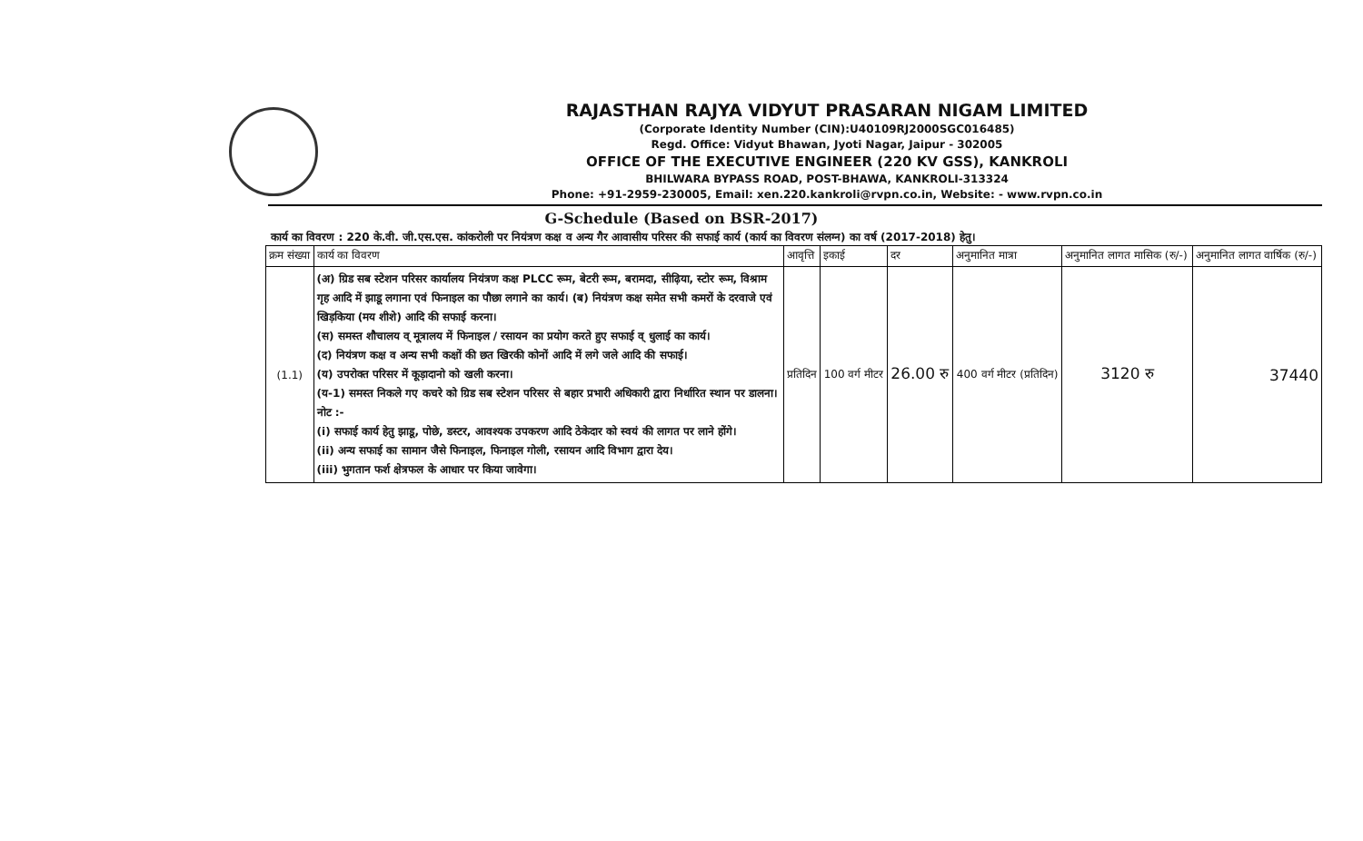RAJASTHAN RAJYA VIDYUT PRASARAN NIGAM LIMITED
(Corporate Identity Number (CIN):U40109RJ2000SGC016485)
Regd. Office: Vidyut Bhawan, Jyoti Nagar, Jaipur - 302005
OFFICE OF THE EXECUTIVE ENGINEER (220 KV GSS), KANKROLI
BHILWARA BYPASS ROAD, POST-BHAWA, KANKROLI-313324
Phone: +91-2959-230005, Email: xen.220.kankroli@rvpn.co.in, Website: - www.rvpn.co.in
G-Schedule (Based on BSR-2017)
कार्य का विवरण : 220 के.वी. जी.एस.एस. कांकरोली पर नियंत्रण कक्ष व अन्य गैर आवासीय परिसर की सफाई कार्य (कार्य का विवरण संलग्न) का वर्ष (2017-2018) हेतु।
| क्रम संख्या | कार्य का विवरण | आवृत्ति | इकाई | दर | अनुमानित मात्रा | अनुमानित लागत मासिक (रु/-) | अनुमानित लागत वार्षिक (रु/-) |
| --- | --- | --- | --- | --- | --- | --- | --- |
| (1.1) | (अ) ग्रिड सब स्टेशन परिसर कार्यालय नियंत्रण कक्ष PLCC रूम, बेटरी रूम, बरामदा, सीढ़िया, स्टोर रूम, विश्राम गृह आदि में झाडू लगाना एवं फिनाइल का पौछा लगाने का कार्य। (ब) नियंत्रण कक्ष समेत सभी कमरों के दरवाजे एवं खिड़किया (मय शीशे) आदि की सफाई करना। (स) समस्त शौचालय व् मूत्रालय में फिनाइल / रसायन का प्रयोग करते हुए सफाई व् धुलाई का कार्य। (द) नियंत्रण कक्ष व अन्य सभी कक्षों की छत खिरकी कोनों आदि में लगे जले आदि की सफाई। (य) उपरोक्त परिसर में कूड़ादानो को खली करना। (य-1) समस्त निकले गए कचरे को ग्रिड सब स्टेशन परिसर से बहार प्रभारी अधिकारी द्वारा निर्धारित स्थान पर डालना। नोट :- (i) सफाई कार्य हेतु झाडू, पोछे, डस्टर, आवश्यक उपकरण आदि ठेकेदार को स्वयं की लागत पर लाने होंगे। (ii) अन्य सफाई का सामान जैसे फिनाइल, फिनाइल गोली, रसायन आदि विभाग द्वारा देय। (iii) भुगतान फर्श क्षेत्रफल के आधार पर किया जावेगा। | प्रतिदिन | 100 वर्ग मीटर | 26.00 रु | 400 वर्ग मीटर (प्रतिदिन) | 3120 रु | 37440 |